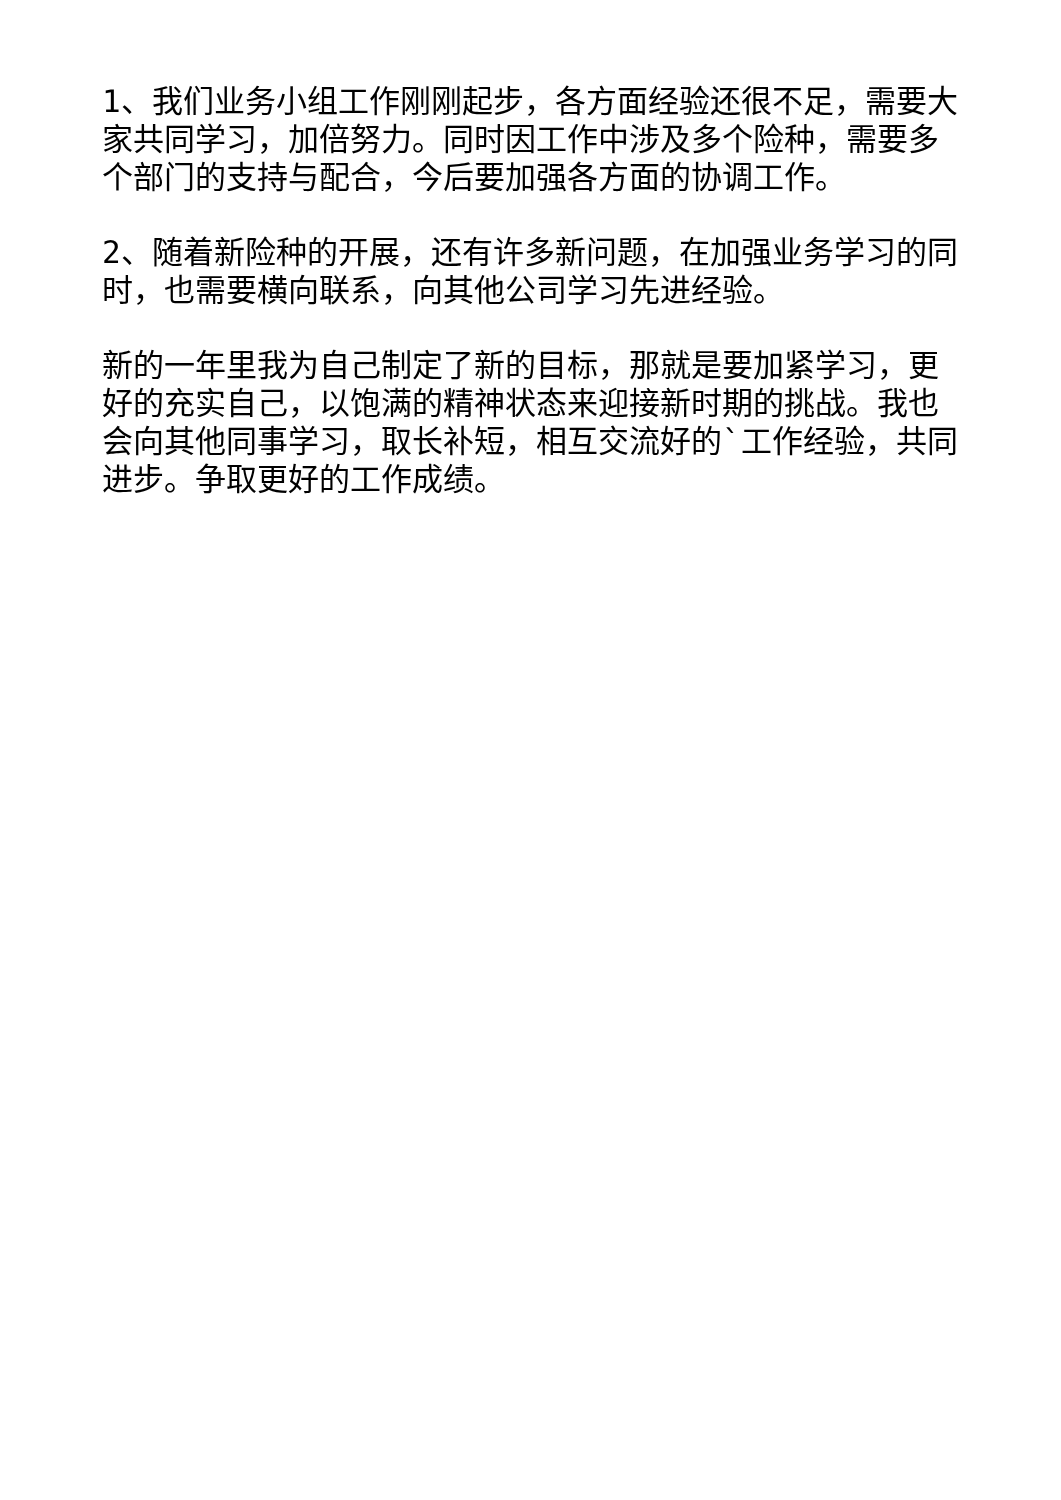1、我们业务小组工作刚刚起步，各方面经验还很不足，需要大家共同学习，加倍努力。同时因工作中涉及多个险种，需要多个部门的支持与配合，今后要加强各方面的协调工作。
2、随着新险种的开展，还有许多新问题，在加强业务学习的同时，也需要横向联系，向其他公司学习先进经验。
新的一年里我为自己制定了新的目标，那就是要加紧学习，更好的充实自己，以饱满的精神状态来迎接新时期的挑战。我也会向其他同事学习，取长补短，相互交流好的`工作经验，共同进步。争取更好的工作成绩。